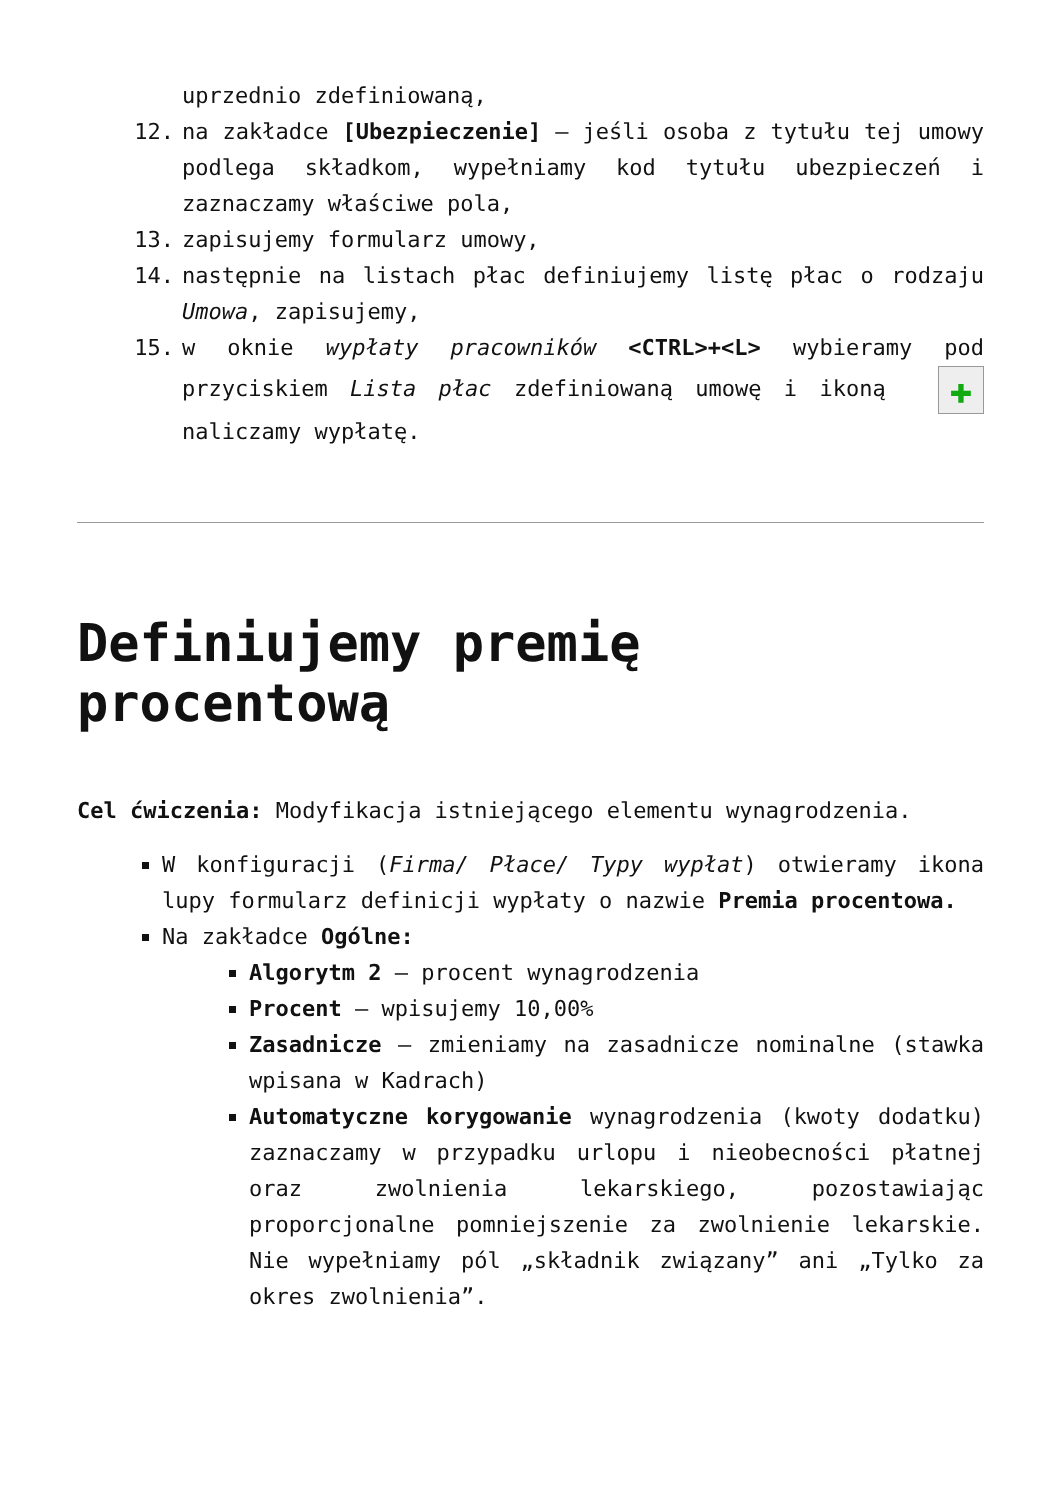uprzednio zdefiniowaną,
12. na zakładce [Ubezpieczenie] – jeśli osoba z tytułu tej umowy podlega składkom, wypełniamy kod tytułu ubezpieczeń i zaznaczamy właściwe pola,
13. zapisujemy formularz umowy,
14. następnie na listach płac definiujemy listę płac o rodzaju Umowa, zapisujemy,
15. w oknie wypłaty pracowników <CTRL>+<L> wybieramy pod przyciskiem Lista płac zdefiniowaną umowę i ikoną ✚ naliczamy wypłatę.
Definiujemy premię procentową
Cel ćwiczenia: Modyfikacja istniejącego elementu wynagrodzenia.
W konfiguracji (Firma/ Płace/ Typy wypłat) otwieramy ikona lupy formularz definicji wypłaty o nazwie Premia procentowa.
Na zakładce Ogólne:
Algorytm 2 – procent wynagrodzenia
Procent – wpisujemy 10,00%
Zasadnicze – zmieniamy na zasadnicze nominalne (stawka wpisana w Kadrach)
Automatyczne korygowanie wynagrodzenia (kwoty dodatku) zaznaczamy w przypadku urlopu i nieobecności płatnej oraz zwolnienia lekarskiego, pozostawiając proporcjonalne pomniejszenie za zwolnienie lekarskie. Nie wypełniamy pól „składnik związany” ani „Tylko za okres zwolnienia”.